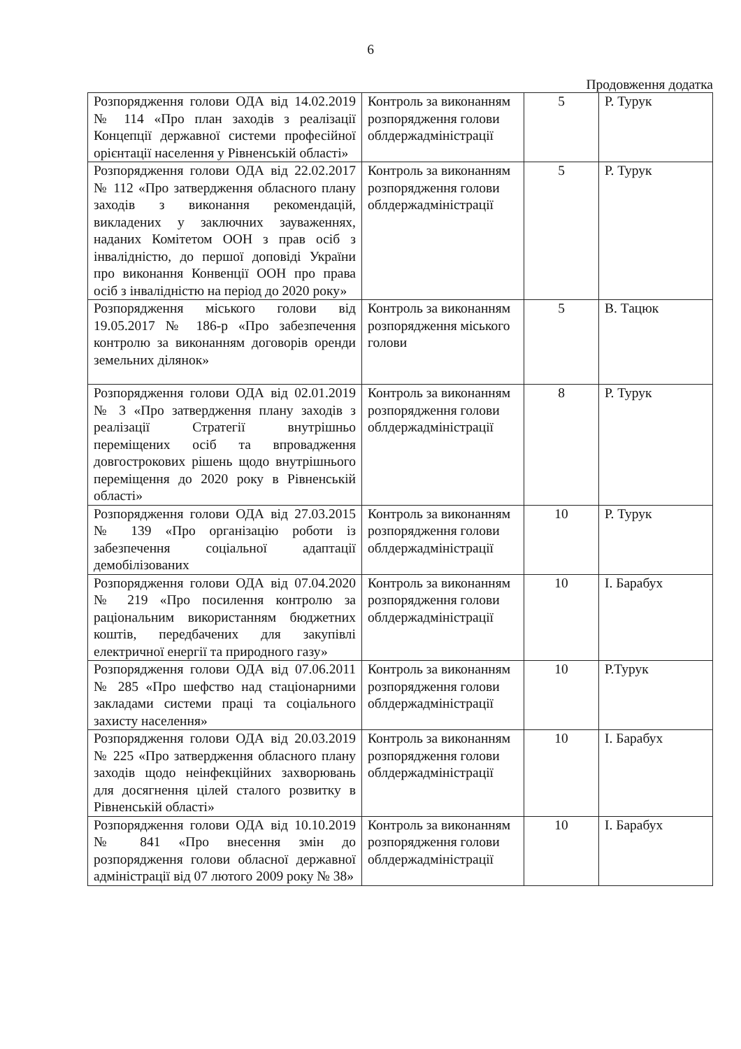6
Продовження додатка
| Розпорядження голови ОДА від 14.02.2019 № 114 «Про план заходів з реалізації Концепції державної системи професійної орієнтації населення у Рівненській області» | Контроль за виконанням розпорядження голови облдержадміністрації | 5 | Р. Турук |
| Розпорядження голови ОДА від 22.02.2017 № 112 «Про затвердження обласного плану заходів з виконання рекомендацій, викладених у заключних зауваженнях, наданих Комітетом ООН з прав осіб з інвалідністю, до першої доповіді України про виконання Конвенції ООН про права осіб з інвалідністю на період до 2020 року» | Контроль за виконанням розпорядження голови облдержадміністрації | 5 | Р. Турук |
| Розпорядження міського голови від 19.05.2017 № 186-р «Про забезпечення контролю за виконанням договорів оренди земельних ділянок» | Контроль за виконанням розпорядження міського голови | 5 | В. Тацюк |
| Розпорядження голови ОДА від 02.01.2019 № 3 «Про затвердження плану заходів з реалізації Стратегії внутрішньо переміщених осіб та впровадження довгострокових рішень щодо внутрішнього переміщення до 2020 року в Рівненській області» | Контроль за виконанням розпорядження голови облдержадміністрації | 8 | Р. Турук |
| Розпорядження голови ОДА від 27.03.2015 № 139 «Про організацію роботи із забезпечення соціальної адаптації демобілізованих | Контроль за виконанням розпорядження голови облдержадміністрації | 10 | Р. Турук |
| Розпорядження голови ОДА від 07.04.2020 № 219 «Про посилення контролю за раціональним використанням бюджетних коштів, передбачених для закупівлі електричної енергії та природного газу» | Контроль за виконанням розпорядження голови облдержадміністрації | 10 | І. Барабух |
| Розпорядження голови ОДА від 07.06.2011 № 285 «Про шефство над стаціонарними закладами системи праці та соціального захисту населення» | Контроль за виконанням розпорядження голови облдержадміністрації | 10 | Р.Турук |
| Розпорядження голови ОДА від 20.03.2019 № 225 «Про затвердження обласного плану заходів щодо неінфекційних захворювань для досягнення цілей сталого розвитку в Рівненській області» | Контроль за виконанням розпорядження голови облдержадміністрації | 10 | І. Барабух |
| Розпорядження голови ОДА від 10.10.2019 № 841 «Про внесення змін до розпорядження голови обласної державної адміністрації від 07 лютого 2009 року № 38» | Контроль за виконанням розпорядження голови облдержадміністрації | 10 | І. Барабух |